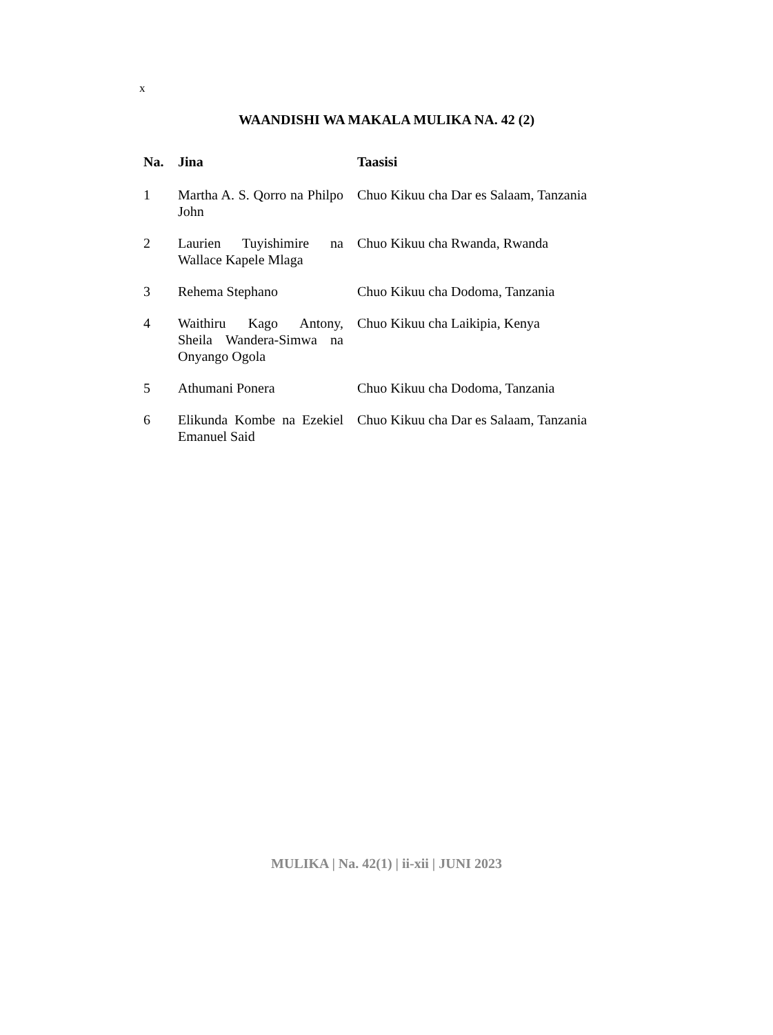x
WAANDISHI WA MAKALA MULIKA NA. 42 (2)
| Na. | Jina | Taasisi |
| --- | --- | --- |
| 1 | Martha A. S. Qorro na Philpo John | Chuo Kikuu cha Dar es Salaam, Tanzania |
| 2 | Laurien Tuyishimire na Wallace Kapele Mlaga | Chuo Kikuu cha Rwanda, Rwanda |
| 3 | Rehema Stephano | Chuo Kikuu cha Dodoma, Tanzania |
| 4 | Waithiru Kago Antony, Sheila Wandera-Simwa na Onyango Ogola | Chuo Kikuu cha Laikipia, Kenya |
| 5 | Athumani Ponera | Chuo Kikuu cha Dodoma, Tanzania |
| 6 | Elikunda Kombe na Ezekiel Emanuel Said | Chuo Kikuu cha Dar es Salaam, Tanzania |
MULIKA | Na. 42(1) | ii-xii | JUNI 2023